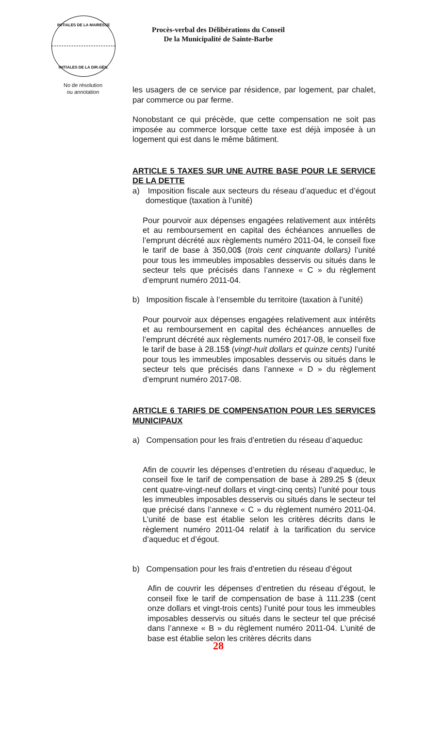INITIALES DE LA MAIRESSE
INITIALES DE LA DIR.GÉN.
Procès-verbal des Délibérations du Conseil
De la Municipalité de Sainte-Barbe
No de résolution
ou annotation
les usagers de ce service par résidence, par logement, par chalet, par commerce ou par ferme.
Nonobstant ce qui précède, que cette compensation ne soit pas imposée au commerce lorsque cette taxe est déjà imposée à un logement qui est dans le même bâtiment.
ARTICLE 5 TAXES SUR UNE AUTRE BASE POUR LE SERVICE DE LA DETTE
a) Imposition fiscale aux secteurs du réseau d’aqueduc et d’égout domestique (taxation à l’unité)
Pour pourvoir aux dépenses engagées relativement aux intérêts et au remboursement en capital des échéances annuelles de l’emprunt décrété aux règlements numéro 2011-04, le conseil fixe le tarif de base à 350,00$ (trois cent cinquante dollars) l’unité pour tous les immeubles imposables desservis ou situés dans le secteur tels que précisés dans l’annexe « C » du règlement d’emprunt numéro 2011-04.
b) Imposition fiscale à l’ensemble du territoire (taxation à l’unité)
Pour pourvoir aux dépenses engagées relativement aux intérêts et au remboursement en capital des échéances annuelles de l’emprunt décrété aux règlements numéro 2017-08, le conseil fixe le tarif de base à 28.15$ (vingt-huit dollars et quinze cents) l’unité pour tous les immeubles imposables desservis ou situés dans le secteur tels que précisés dans l’annexe « D » du règlement d’emprunt numéro 2017-08.
ARTICLE 6 TARIFS DE COMPENSATION POUR LES SERVICES MUNICIPAUX
a) Compensation pour les frais d’entretien du réseau d’aqueduc
Afin de couvrir les dépenses d’entretien du réseau d’aqueduc, le conseil fixe le tarif de compensation de base à 289.25 $ (deux cent quatre-vingt-neuf dollars et vingt-cinq cents) l’unité pour tous les immeubles imposables desservis ou situés dans le secteur tel que précisé dans l’annexe « C » du règlement numéro 2011-04. L’unité de base est établie selon les critères décrits dans le règlement numéro 2011-04 relatif à la tarification du service d’aqueduc et d’égout.
b) Compensation pour les frais d’entretien du réseau d’égout
Afin de couvrir les dépenses d’entretien du réseau d’égout, le conseil fixe le tarif de compensation de base à 111.23$ (cent onze dollars et vingt-trois cents) l’unité pour tous les immeubles imposables desservis ou situés dans le secteur tel que précisé dans l’annexe « B » du règlement numéro 2011-04. L’unité de base est établie selon les critères décrits dans
28